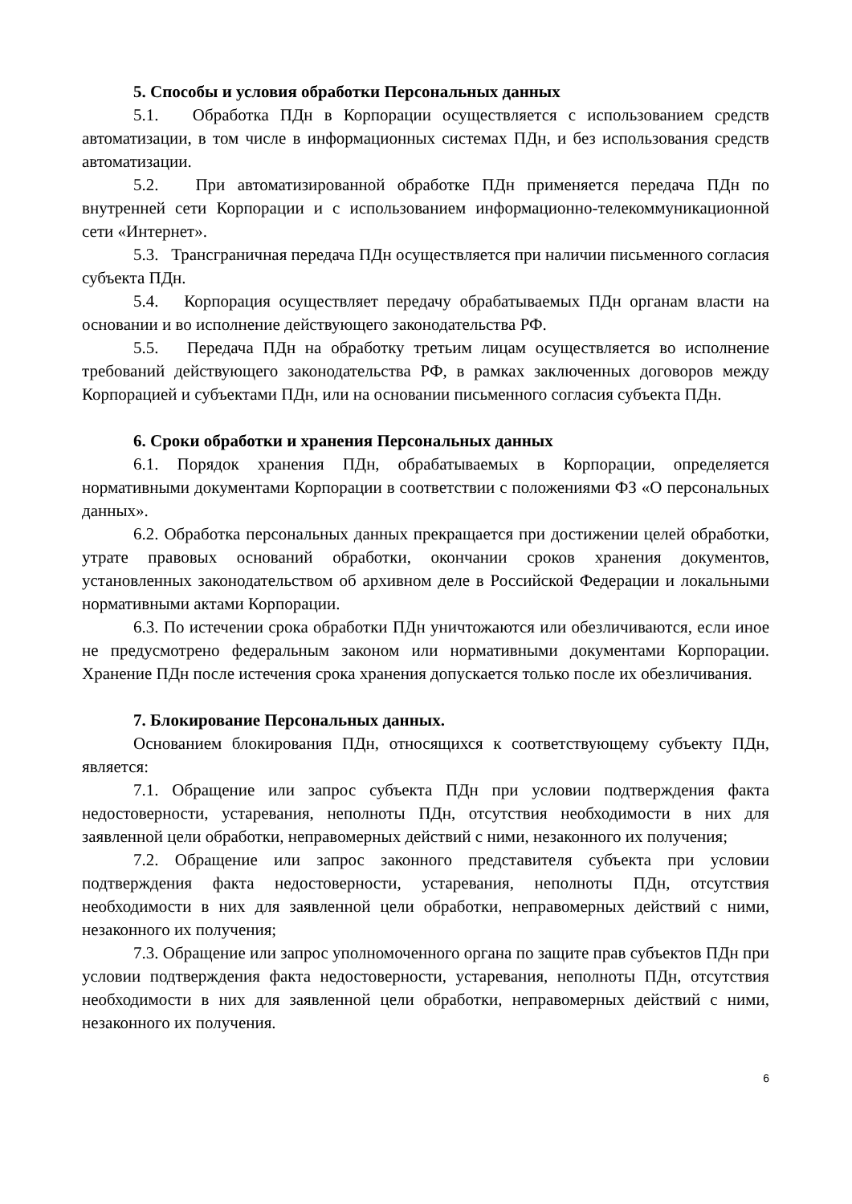5. Способы и условия обработки Персональных данных
5.1. Обработка ПДн в Корпорации осуществляется с использованием средств автоматизации, в том числе в информационных системах ПДн, и без использования средств автоматизации.
5.2. При автоматизированной обработке ПДн применяется передача ПДн по внутренней сети Корпорации и с использованием информационно-телекоммуникационной сети «Интернет».
5.3. Трансграничная передача ПДн осуществляется при наличии письменного согласия субъекта ПДн.
5.4. Корпорация осуществляет передачу обрабатываемых ПДн органам власти на основании и во исполнение действующего законодательства РФ.
5.5. Передача ПДн на обработку третьим лицам осуществляется во исполнение требований действующего законодательства РФ, в рамках заключенных договоров между Корпорацией и субъектами ПДн, или на основании письменного согласия субъекта ПДн.
6. Сроки обработки и хранения Персональных данных
6.1. Порядок хранения ПДн, обрабатываемых в Корпорации, определяется нормативными документами Корпорации в соответствии с положениями ФЗ «О персональных данных».
6.2. Обработка персональных данных прекращается при достижении целей обработки, утрате правовых оснований обработки, окончании сроков хранения документов, установленных законодательством об архивном деле в Российской Федерации и локальными нормативными актами Корпорации.
6.3. По истечении срока обработки ПДн уничтожаются или обезличиваются, если иное не предусмотрено федеральным законом или нормативными документами Корпорации. Хранение ПДн после истечения срока хранения допускается только после их обезличивания.
7. Блокирование Персональных данных.
Основанием блокирования ПДн, относящихся к соответствующему субъекту ПДн, является:
7.1. Обращение или запрос субъекта ПДн при условии подтверждения факта недостоверности, устаревания, неполноты ПДн, отсутствия необходимости в них для заявленной цели обработки, неправомерных действий с ними, незаконного их получения;
7.2. Обращение или запрос законного представителя субъекта при условии подтверждения факта недостоверности, устаревания, неполноты ПДн, отсутствия необходимости в них для заявленной цели обработки, неправомерных действий с ними, незаконного их получения;
7.3. Обращение или запрос уполномоченного органа по защите прав субъектов ПДн при условии подтверждения факта недостоверности, устаревания, неполноты ПДн, отсутствия необходимости в них для заявленной цели обработки, неправомерных действий с ними, незаконного их получения.
6